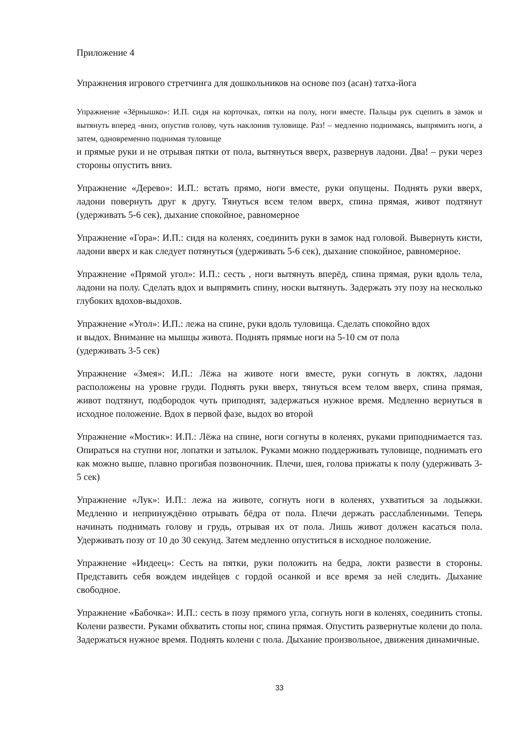Приложение 4
Упражнения игрового стретчинга для дошкольников на основе поз (асан) татха-йога
Упражнение «Зёрнышко»: И.П. сидя на корточках, пятки на полу, ноги вместе. Пальцы рук сцепить в замок и вытянуть вперед -вниз, опустив голову, чуть наклонив туловище. Раз! – медленно поднимаясь, выпрямить ноги, а затем, одновременно поднимая туловище
и прямые руки и не отрывая пятки от пола, вытянуться вверх, развернув ладони. Два! – руки через стороны опустить вниз.
Упражнение «Дерево»: И.П.: встать прямо, ноги вместе, руки опущены. Поднять руки вверх, ладони повернуть друг к другу. Тянуться всем телом вверх, спина прямая, живот подтянут (удерживать 5-6 сек), дыхание спокойное, равномерное
Упражнение «Гора»: И.П.: сидя на коленях, соединить руки в замок над головой. Вывернуть кисти, ладони вверх и как следует потянуться (удерживать 5-6 сек), дыхание спокойное, равномерное.
Упражнение «Прямой угол»: И.П.: сесть , ноги вытянуть вперёд, спина прямая, руки вдоль тела, ладони на полу. Сделать вдох и выпрямить спину, носки вытянуть. Задержать эту позу на несколько глубоких вдохов-выдохов.
Упражнение «Угол»: И.П.: лежа на спине, руки вдоль туловища. Сделать спокойно вдох
и выдох. Внимание на мышцы живота. Поднять прямые ноги на 5-10 см от пола
(удерживать 3-5 сек)
Упражнение «Змея»: И.П.: Лёжа на животе ноги вместе, руки согнуть в локтях, ладони расположены на уровне груди. Поднять руки вверх, тянуться всем телом вверх, спина прямая, живот подтянут, подбородок чуть приподнят, задержаться нужное время. Медленно вернуться в исходное положение. Вдох в первой фазе, выдох во второй
Упражнение «Мостик»: И.П.: Лёжа на спине, ноги согнуты в коленях, руками приподнимается таз. Опираться на ступни ног, лопатки и затылок. Руками можно поддерживать туловище, поднимать его как можно выше, плавно прогибая позвоночник. Плечи, шея, голова прижаты к полу (удерживать 3-5 сек)
Упражнение «Лук»: И.П.: лежа на животе, согнуть ноги в коленях, ухватиться за лодыжки. Медленно и непринуждённо отрывать бёдра от пола. Плечи держать расслабленными. Теперь начинать поднимать голову и грудь, отрывая их от пола. Лишь живот должен касаться пола. Удерживать позу от 10 до 30 секунд. Затем медленно опуститься в исходное положение.
Упражнение «Индеец»: Сесть на пятки, руки положить на бедра, локти развести в стороны. Представить себя вождем индейцев с гордой осанкой и все время за ней следить. Дыхание свободное.
Упражнение «Бабочка»: И.П.: сесть в позу прямого угла, согнуть ноги в коленях, соединить стопы. Колени развести. Руками обхватить стопы ног, спина прямая. Опустить развернутые колени до пола. Задержаться нужное время. Поднять колени с пола. Дыхание произвольное, движения динамичные.
33